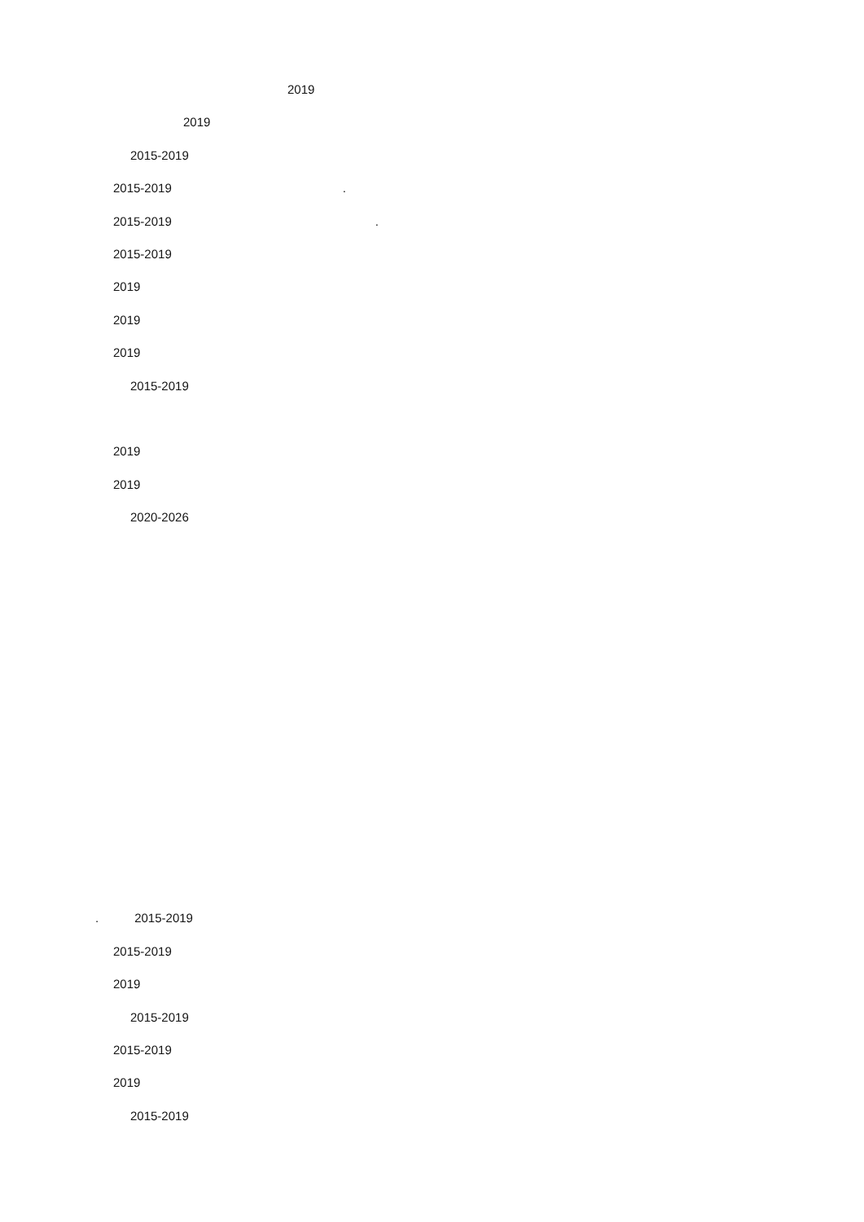2019
2019
2015-2019
2015-2019.
2015-2019.
2015-2019
2019
2019
2019
2015-2019
2019
2019
2020-2026
. 2015-2019
2015-2019
2019
2015-2019
2015-2019
2019
2015-2019